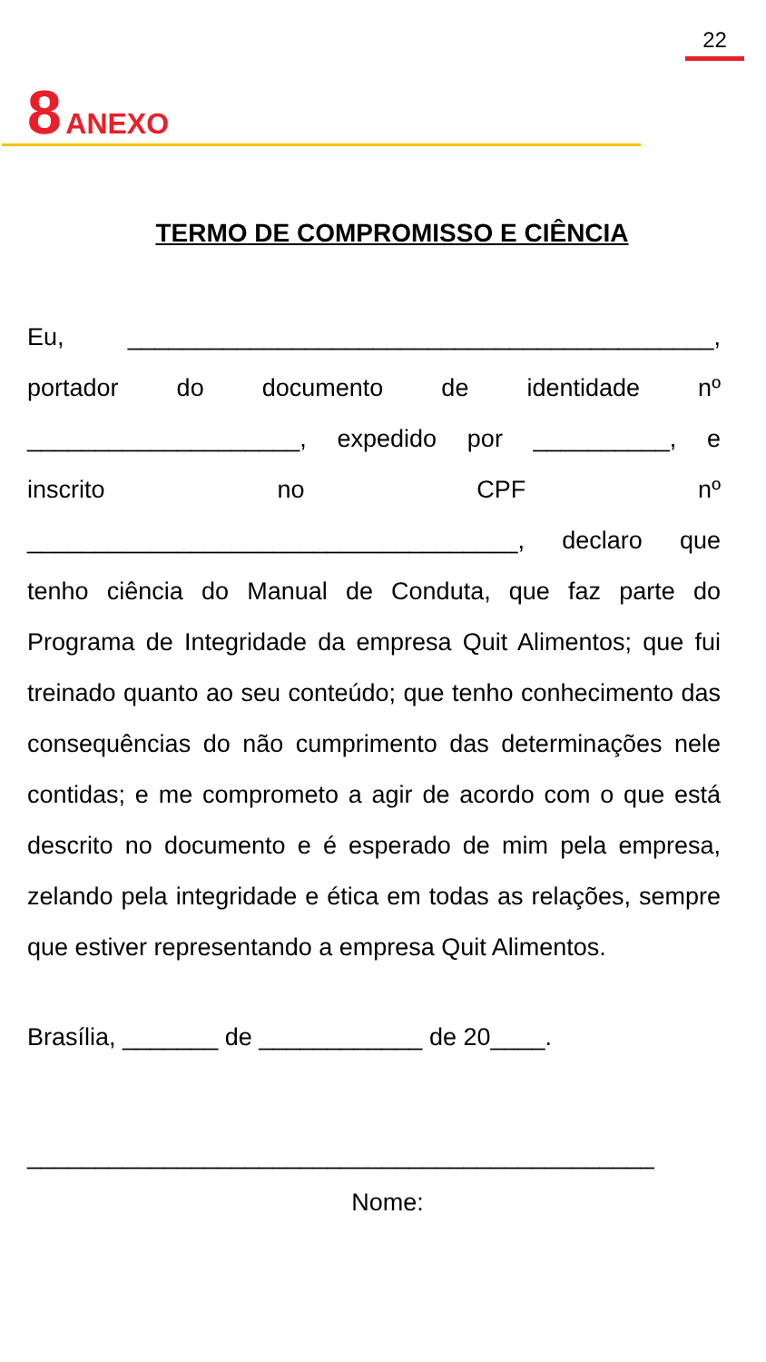22
8 ANEXO
TERMO DE COMPROMISSO E CIÊNCIA
Eu, ___________________________________________,
portador do documento de identidade nº
____________________, expedido por __________, e
inscrito no CPF nº
____________________________________, declaro que
tenho ciência do Manual de Conduta, que faz parte do Programa de Integridade da empresa Quit Alimentos; que fui treinado quanto ao seu conteúdo; que tenho conhecimento das consequências do não cumprimento das determinações nele contidas; e me comprometo a agir de acordo com o que está descrito no documento e é esperado de mim pela empresa, zelando pela integridade e ética em todas as relações, sempre que estiver representando a empresa Quit Alimentos.
Brasília, _______ de ____________ de 20____.
______________________________________________
Nome: